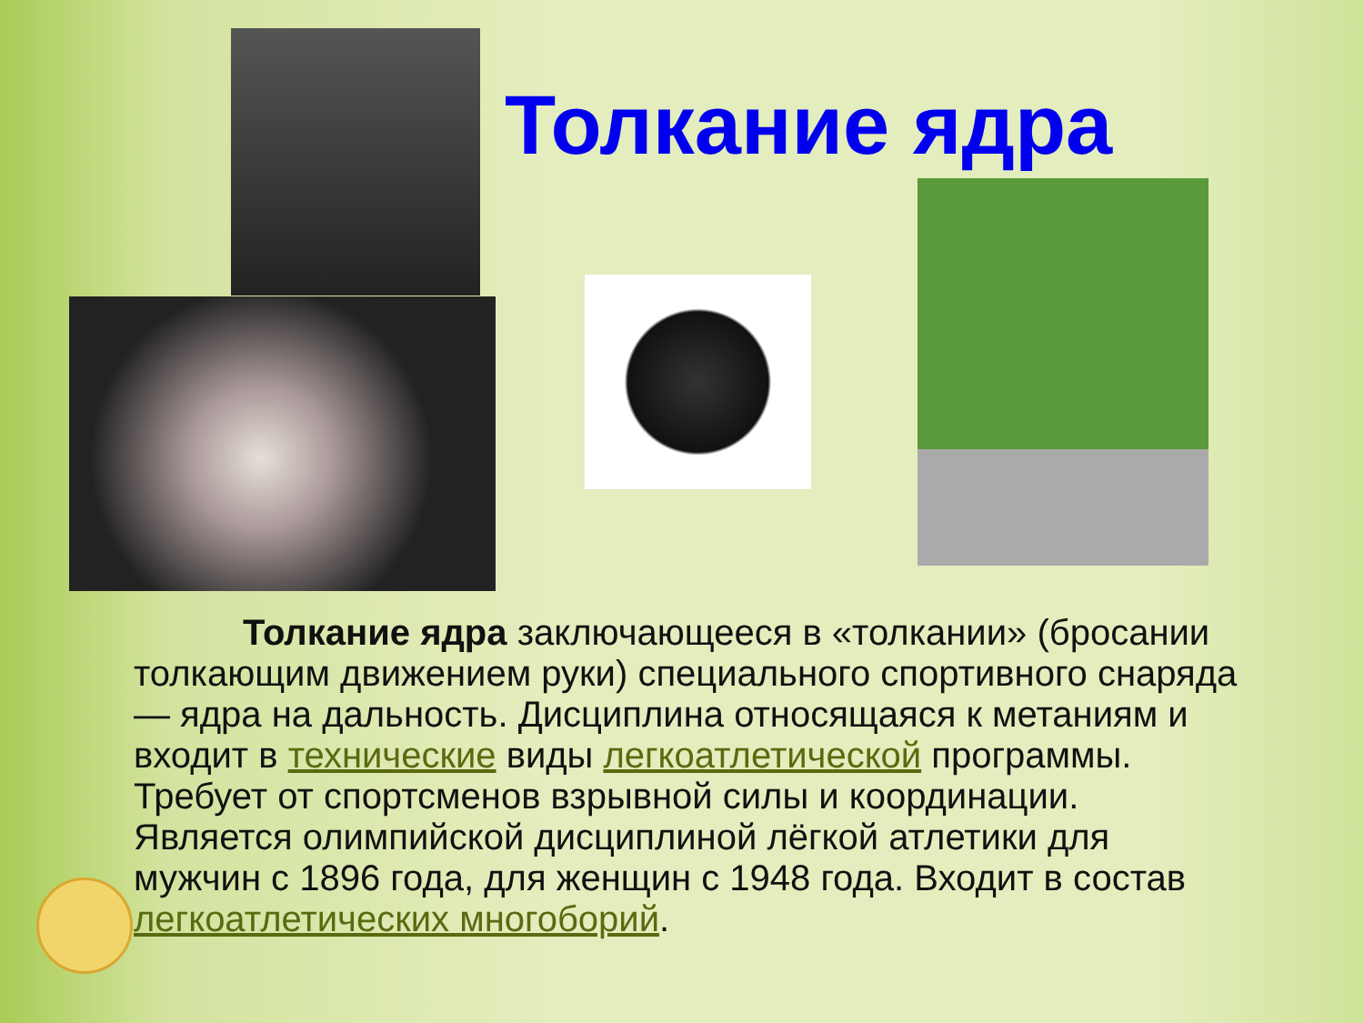Толкание ядра
   Толкание ядра заключающееся в «толкании» (бросании толкающим движением руки) специального спортивного снаряда — ядра на дальность. Дисциплина относящаяся к метаниям и входит в технические виды легкоатлетической программы. Требует от спортсменов взрывной силы и координации. Является олимпийской дисциплиной лёгкой атлетики для мужчин с 1896 года, для женщин с 1948 года. Входит в состав легкоатлетических многоборий.